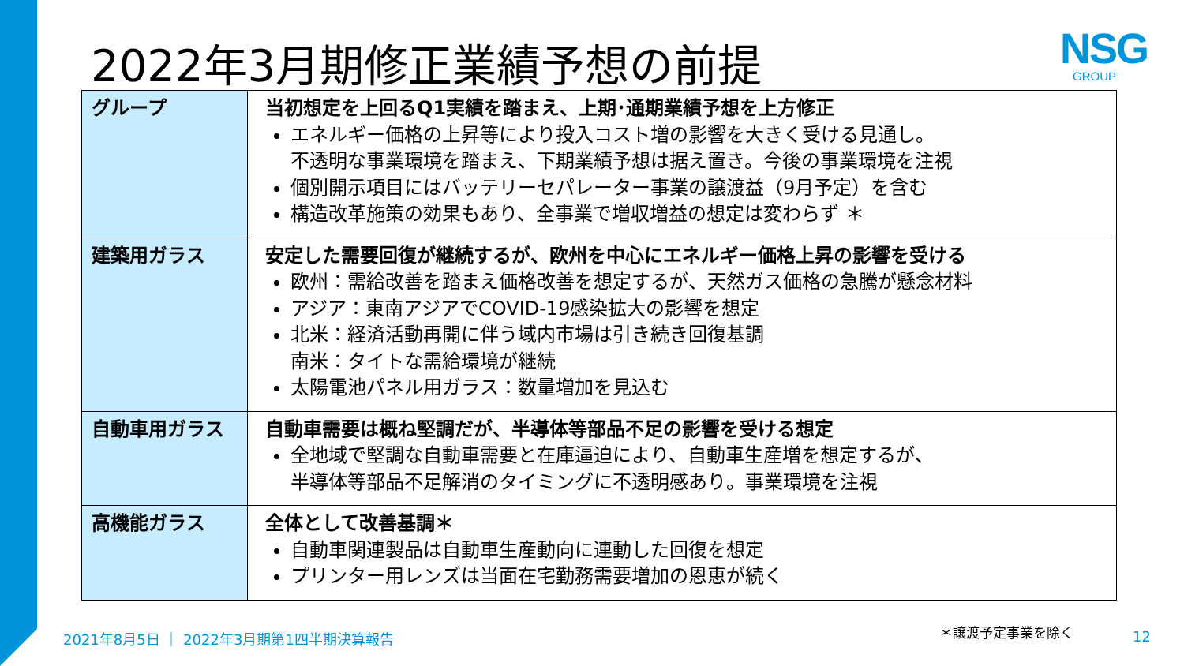2022年3月期修正業績予想の前提 NSG
GROUP
| グループ | 当初想定を上回るQ1実績を踏まえ、上期･通期業績予想を上方修正 エネルギー価格の上昇等により投入コスト増の影響を大きく受ける見通し。 不透明な事業環境を踏まえ、下期業績予想は据え置き。今後の事業環境を注視 個別開示項目にはバッテリーセパレーター事業の譲渡益（9月予定）を含む 構造改革施策の効果もあり、全事業で増収増益の想定は変わらず ＊ |
| 建築用ガラス | 安定した需要回復が継続するが、欧州を中心にエネルギー価格上昇の影響を受ける 欧州：需給改善を踏まえ価格改善を想定するが、天然ガス価格の急騰が懸念材料 アジア：東南アジアでCOVID-19感染拡大の影響を想定 北米：経済活動再開に伴う域内市場は引き続き回復基調 南米：タイトな需給環境が継続 太陽電池パネル用ガラス：数量増加を見込む |
| 自動車用ガラス | 自動車需要は概ね堅調だが、半導体等部品不足の影響を受ける想定 全地域で堅調な自動車需要と在庫逼迫により、自動車生産増を想定するが、 半導体等部品不足解消のタイミングに不透明感あり。事業環境を注視 |
| 高機能ガラス | 全体として改善基調＊ 自動車関連製品は自動車生産動向に連動した回復を想定 プリンター用レンズは当面在宅勤務需要増加の恩恵が続く |
2021年8月5日 ｜ 2022年3月期第1四半期決算報告
＊譲渡予定事業を除く 12